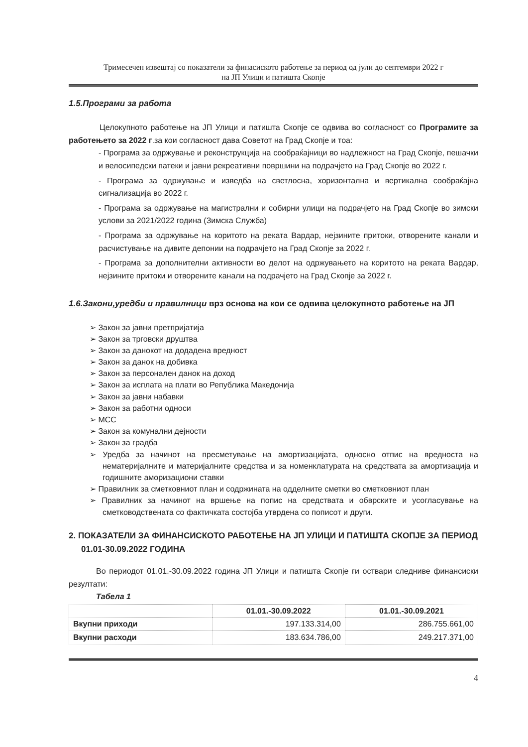Тримесечен извештај со показатели за финасиското работење за период од јули до септември 2022 г
на ЈП Улици и патишта Скопје
1.5.Програми за работа
Целокупното работење на ЈП Улици и патишта Скопје се одвива во согласност со Програмите за работењето за 2022 г.за кои согласност дава Советот на Град Скопје и тоа:
- Програма за одржување и реконструкција на сообраќајници во надлежност на Град Скопје, пешачки и велосипедски патеки и јавни рекреативни површини на подрачјето на Град Скопје во 2022 г.
- Програма за одржување и изведба на светлосна, хоризонтална и вертикална сообраќајна сигнализација во 2022 г.
- Програма за одржување на магистрални и собирни улици на подрачјето на Град Скопје во зимски услови за 2021/2022 година (Зимска Служба)
- Програма за одржување на коритото на реката Вардар, нејзините притоки, отворените канали и расчистување на дивите депонии на подрачјето на Град Скопје за 2022 г.
- Програма за дополнителни активности во делот на одржувањето на коритото на реката Вардар, нејзините притоки и отворените канали на подрачјето на Град Скопје за 2022 г.
1.6.Закони,уредби и правилници врз основа на кои се одвива целокупното работење на ЈП
➢ Закон за јавни претпријатија
➢ Закон за трговски друштва
➢ Закон за данокот на додадена вредност
➢ Закон за данок на добивка
➢ Закон за персонален данок на доход
➢ Закон за исплата на плати во Република Македонија
➢ Закон за јавни набавки
➢ Закон за работни односи
➢ МСС
➢ Закон за комунални дејности
➢ Закон за градба
➢ Уредба за начинот на пресметување на амортизацијата, односно отпис на вредноста на нематеријалните и материјалните средства и за номенклатурата на средствата за амортизација и годишните аморизациони ставки
➢ Правилник за сметковниот план и содржината на одделните сметки во сметковниот план
➢ Правилник за начинот на вршење на попис на средствата и обврските и усогласување на сметководствената со фактичката состојба утврдена со пописот и други.
2. ПОКАЗАТЕЛИ ЗА ФИНАНСИСКОТО РАБОТЕЊЕ НА ЈП УЛИЦИ И ПАТИШТА СКОПЈЕ ЗА ПЕРИОД 01.01-30.09.2022 ГОДИНА
Во периодот 01.01.-30.09.2022 година ЈП Улици и патишта Скопје ги оствари следниве финансиски резултати:
Табела 1
| | 01.01.-30.09.2022 | 01.01.-30.09.2021 |
| --- | --- | --- |
| Вкупни приходи | 197.133.314,00 | 286.755.661,00 |
| Вкупни расходи | 183.634.786,00 | 249.217.371,00 |
4